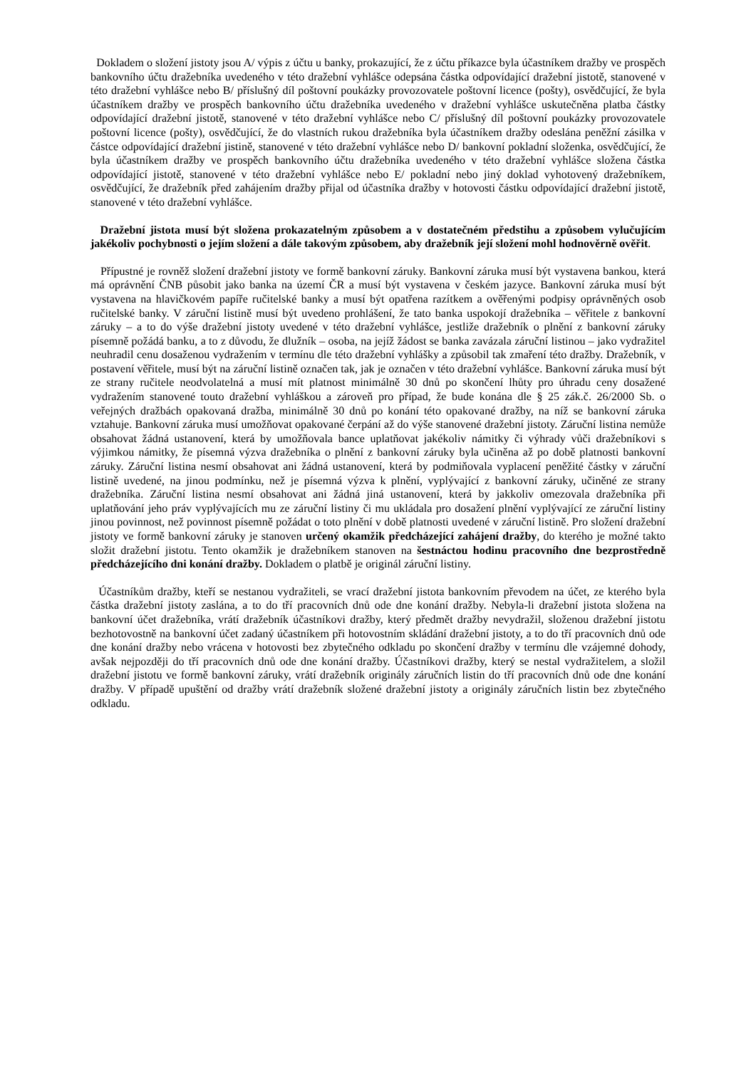Dokladem o složení jistoty jsou A/ výpis z účtu u banky, prokazující, že z účtu příkazce byla účastníkem dražby ve prospěch bankovního účtu dražebníka uvedeného v této dražební vyhlášce odepsána částka odpovídající dražební jistotě, stanovené v této dražební vyhlášce nebo B/ příslušný díl poštovní poukázky provozovatele poštovní licence (pošty), osvědčující, že byla účastníkem dražby ve prospěch bankovního účtu dražebníka uvedeného v dražební vyhlášce uskutečněna platba částky odpovídající dražební jistotě, stanovené v této dražební vyhlášce nebo C/ příslušný díl poštovní poukázky provozovatele poštovní licence (pošty), osvědčující, že do vlastních rukou dražebníka byla účastníkem dražby odeslána peněžní zásilka v částce odpovídající dražební jistině, stanovené v této dražební vyhlášce nebo D/ bankovní pokladní složenka, osvědčující, že byla účastníkem dražby ve prospěch bankovního účtu dražebníka uvedeného v této dražební vyhlášce složena částka odpovídající jistotě, stanovené v této dražební vyhlášce nebo E/ pokladní nebo jiný doklad vyhotovený dražebníkem, osvědčující, že dražebník před zahájením dražby přijal od účastníka dražby v hotovosti částku odpovídající dražební jistotě, stanovené v této dražební vyhlášce.
Dražební jistota musí být složena prokazatelným způsobem a v dostatečném předstihu a způsobem vylučujícím jakékoliv pochybnosti o jejím složení a dále takovým způsobem, aby dražebník její složení mohl hodnověrně ověřit.
Přípustné je rovněž složení dražební jistoty ve formě bankovní záruky. Bankovní záruka musí být vystavena bankou, která má oprávnění ČNB působit jako banka na území ČR a musí být vystavena v českém jazyce. Bankovní záruka musí být vystavena na hlavičkovém papíře ručitelské banky a musí být opatřena razítkem a ověřenými podpisy oprávněných osob ručitelské banky. V záruční listině musí být uvedeno prohlášení, že tato banka uspokojí dražebníka – věřitele z bankovní záruky – a to do výše dražební jistoty uvedené v této dražební vyhlášce, jestliže dražebník o plnění z bankovní záruky písemně požádá banku, a to z důvodu, že dlužník – osoba, na jejíž žádost se banka zavázala záruční listinou – jako vydražitel neuhradil cenu dosaženou vydražením v termínu dle této dražební vyhlášky a způsobil tak zmaření této dražby. Dražebník, v postavení věřitele, musí být na záruční listině označen tak, jak je označen v této dražební vyhlášce. Bankovní záruka musí být ze strany ručitele neodvolatelná a musí mít platnost minimálně 30 dnů po skončení lhůty pro úhradu ceny dosažené vydražením stanovené touto dražební vyhláškou a zároveň pro případ, že bude konána dle § 25 zák.č. 26/2000 Sb. o veřejných dražbách opakovaná dražba, minimálně 30 dnů po konání této opakované dražby, na níž se bankovní záruka vztahuje. Bankovní záruka musí umožňovat opakované čerpání až do výše stanovené dražební jistoty. Záruční listina nemůže obsahovat žádná ustanovení, která by umožňovala bance uplatňovat jakékoliv námitky či výhrady vůči dražebníkovi s výjimkou námitky, že písemná výzva dražebníka o plnění z bankovní záruky byla učiněna až po době platnosti bankovní záruky. Záruční listina nesmí obsahovat ani žádná ustanovení, která by podmiňovala vyplacení peněžité částky v záruční listině uvedené, na jinou podmínku, než je písemná výzva k plnění, vyplývající z bankovní záruky, učiněné ze strany dražebníka. Záruční listina nesmí obsahovat ani žádná jiná ustanovení, která by jakkoliv omezovala dražebníka při uplatňování jeho práv vyplývajících mu ze záruční listiny či mu ukládala pro dosažení plnění vyplývající ze záruční listiny jinou povinnost, než povinnost písemně požádat o toto plnění v době platnosti uvedené v záruční listině. Pro složení dražební jistoty ve formě bankovní záruky je stanoven určený okamžik předcházející zahájení dražby, do kterého je možné takto složit dražební jistotu. Tento okamžik je dražebníkem stanoven na šestnáctou hodinu pracovního dne bezprostředně předcházejícího dni konání dražby. Dokladem o platbě je originál záruční listiny.
Účastníkům dražby, kteří se nestanou vydražiteli, se vrací dražební jistota bankovním převodem na účet, ze kterého byla částka dražební jistoty zaslána, a to do tří pracovních dnů ode dne konání dražby. Nebyla-li dražební jistota složena na bankovní účet dražebníka, vrátí dražebník účastníkovi dražby, který předmět dražby nevydražil, složenou dražební jistotu bezhotovostně na bankovní účet zadaný účastníkem při hotovostním skládání dražební jistoty, a to do tří pracovních dnů ode dne konání dražby nebo vrácena v hotovosti bez zbytečného odkladu po skončení dražby v termínu dle vzájemné dohody, avšak nejpozději do tří pracovních dnů ode dne konání dražby. Účastníkovi dražby, který se nestal vydražitelem, a složil dražební jistotu ve formě bankovní záruky, vrátí dražebník originály záručních listin do tří pracovních dnů ode dne konání dražby. V případě upuštění od dražby vrátí dražebník složené dražební jistoty a originály záručních listin bez zbytečného odkladu.